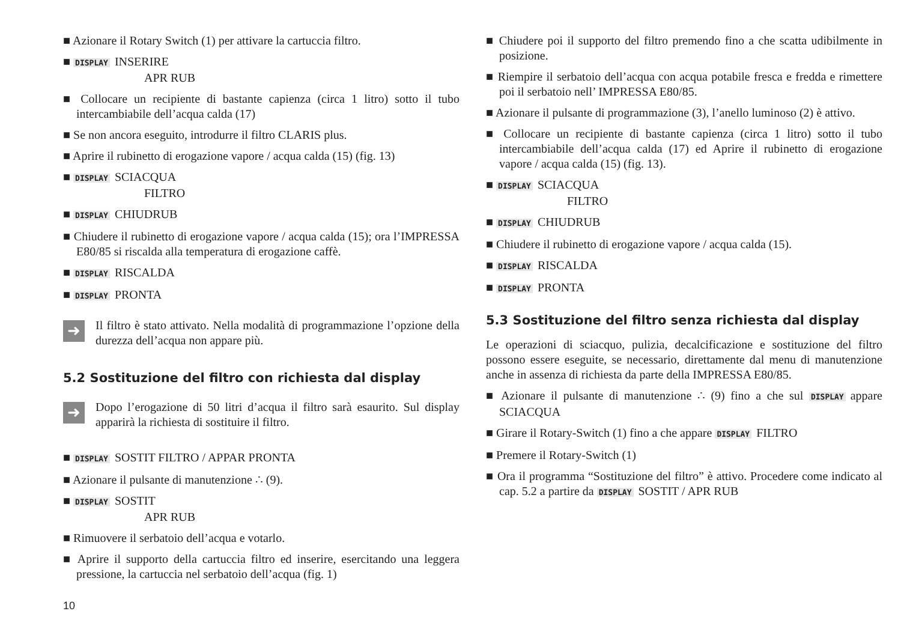■ Azionare il Rotary Switch (1) per attivare la cartuccia filtro.
■ DISPLAY INSERIRE
APR RUB
■ Collocare un recipiente di bastante capienza (circa 1 litro) sotto il tubo intercambiabile dell’acqua calda (17)
■ Se non ancora eseguito, introdurre il filtro CLARIS plus.
■ Aprire il rubinetto di erogazione vapore / acqua calda (15) (fig. 13)
■ DISPLAY SCIACQUA
FILTRO
■ DISPLAY CHIUDRUB
■ Chiudere il rubinetto di erogazione vapore / acqua calda (15); ora l’IMPRESSA E80/85 si riscalda alla temperatura di erogazione caffè.
■ DISPLAY RISCALDA
■ DISPLAY PRONTA
➜
Il filtro è stato attivato. Nella modalità di programmazione l’opzione della durezza dell’acqua non appare più.
5.2 Sostituzione del filtro con richiesta dal display
➜
Dopo l’erogazione di 50 litri d’acqua il filtro sarà esaurito. Sul display apparirà la richiesta di sostituire il filtro.
■ DISPLAY SOSTIT FILTRO / APPAR PRONTA
■ Azionare il pulsante di manutenzione ∴ (9).
■ DISPLAY SOSTIT
APR RUB
■ Rimuovere il serbatoio dell’acqua e votarlo.
■ Aprire il supporto della cartuccia filtro ed inserire, esercitando una leggera pressione, la cartuccia nel serbatoio dell’acqua (fig. 1)
■ Chiudere poi il supporto del filtro premendo fino a che scatta udibilmente in posizione.
■ Riempire il serbatoio dell’acqua con acqua potabile fresca e fredda e rimettere poi il serbatoio nell’ IMPRESSA E80/85.
■ Azionare il pulsante di programmazione (3), l’anello luminoso (2) è attivo.
■ Collocare un recipiente di bastante capienza (circa 1 litro) sotto il tubo intercambiabile dell’acqua calda (17) ed Aprire il rubinetto di erogazione vapore / acqua calda (15) (fig. 13).
■ DISPLAY SCIACQUA
FILTRO
■ DISPLAY CHIUDRUB
■ Chiudere il rubinetto di erogazione vapore / acqua calda (15).
■ DISPLAY RISCALDA
■ DISPLAY PRONTA
5.3 Sostituzione del filtro senza richiesta dal display
Le operazioni di sciacquo, pulizia, decalcificazione e sostituzione del filtro possono essere eseguite, se necessario, direttamente dal menu di manutenzione anche in assenza di richiesta da parte della IMPRESSA E80/85.
■ Azionare il pulsante di manutenzione ∴ (9) fino a che sul DISPLAY appare SCIACQUA
■ Girare il Rotary-Switch (1) fino a che appare DISPLAY FILTRO
■ Premere il Rotary-Switch (1)
■ Ora il programma “Sostituzione del filtro” è attivo. Procedere come indicato al cap. 5.2 a partire da DISPLAY SOSTIT / APR RUB
10